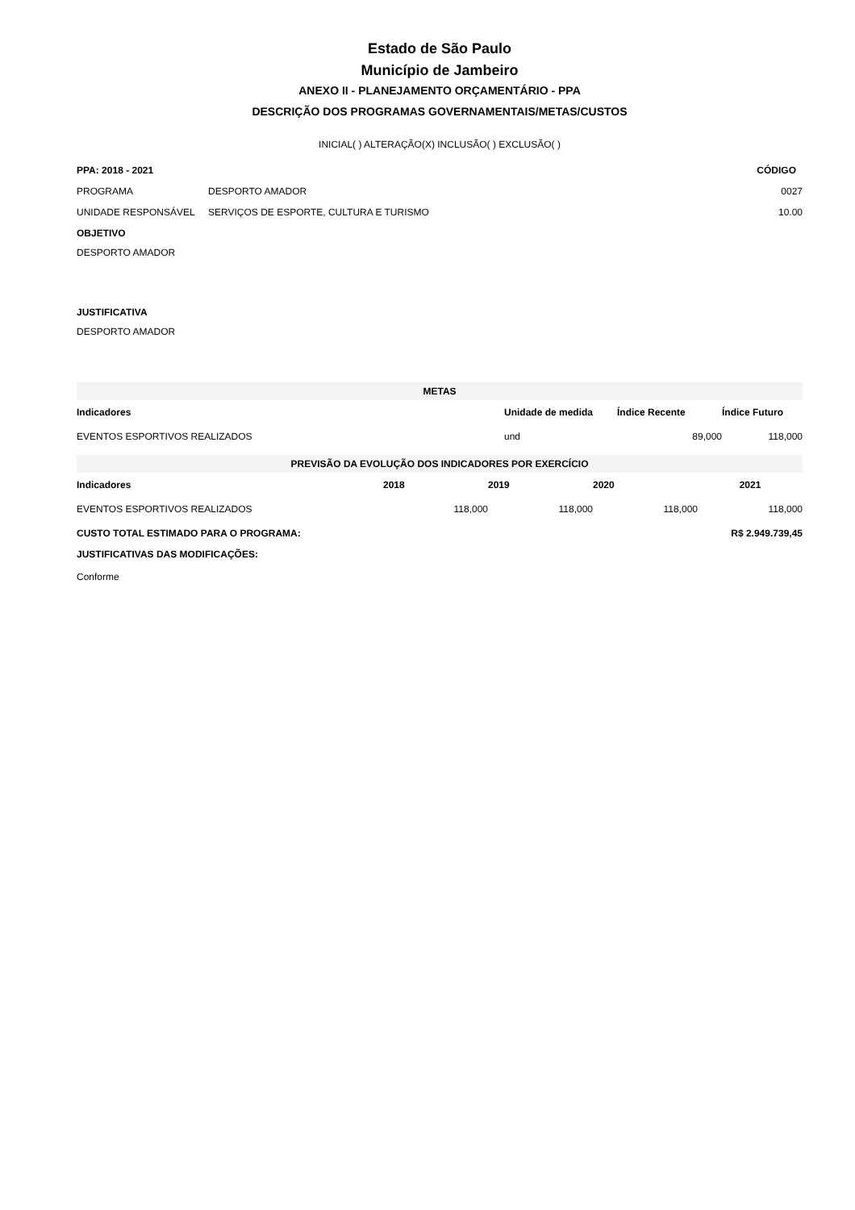Estado de São Paulo
Município de Jambeiro
ANEXO II - PLANEJAMENTO ORÇAMENTÁRIO - PPA
DESCRIÇÃO DOS PROGRAMAS GOVERNAMENTAIS/METAS/CUSTOS
INICIAL( ) ALTERAÇÃO(X) INCLUSÃO( ) EXCLUSÃO( )
| PPA: 2018 - 2021 | | CÓDIGO |
| --- | --- | --- |
| PROGRAMA | DESPORTO AMADOR | 0027 |
| UNIDADE RESPONSÁVEL | SERVIÇOS DE ESPORTE, CULTURA E TURISMO | 10.00 |
OBJETIVO
DESPORTO AMADOR
JUSTIFICATIVA
DESPORTO AMADOR
| METAS | | | |
| Indicadores | Unidade de medida | Índice Recente | Índice Futuro |
| EVENTOS ESPORTIVOS REALIZADOS | und | 89,000 | 118,000 |
| PREVISÃO DA EVOLUÇÃO DOS INDICADORES POR EXERCÍCIO | | | | |
| Indicadores | 2018 | 2019 | 2020 | 2021 |
| EVENTOS ESPORTIVOS REALIZADOS | 118,000 | 118,000 | 118,000 | 118,000 |
| CUSTO TOTAL ESTIMADO PARA O PROGRAMA: | | | | R$ 2.949.739,45 |
| JUSTIFICATIVAS DAS MODIFICAÇÕES: | | | | |
| Conforme | | | | |